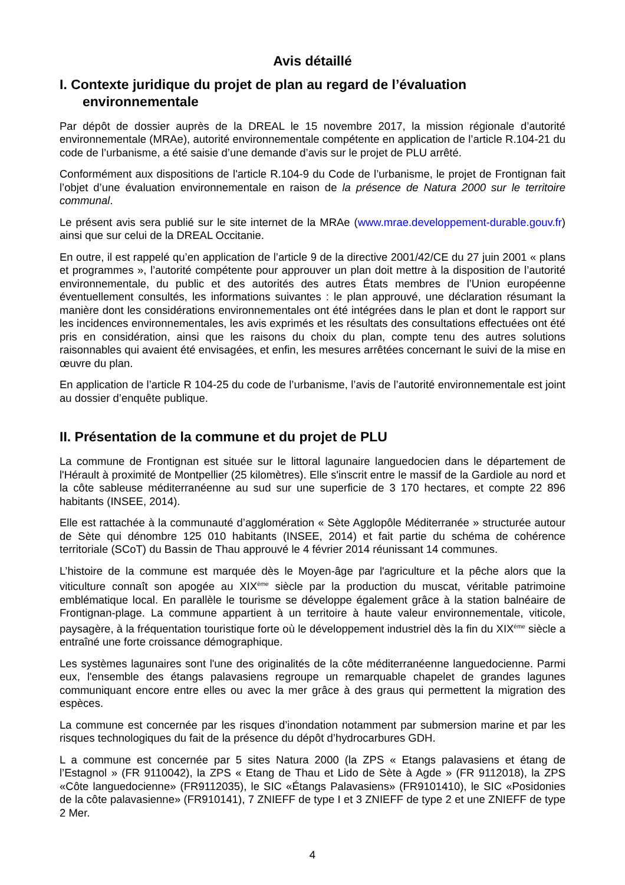Avis détaillé
I. Contexte juridique du projet de plan au regard de l’évaluation environnementale
Par dépôt de dossier auprès de la DREAL le 15 novembre 2017, la mission régionale d’autorité environnementale (MRAe), autorité environnementale compétente en application de l’article R.104-21 du code de l’urbanisme, a été saisie d’une demande d’avis sur le projet de PLU arrêté.
Conformément aux dispositions de l'article R.104-9 du Code de l’urbanisme, le projet de Frontignan fait l’objet d’une évaluation environnementale en raison de la présence de Natura 2000 sur le territoire communal.
Le présent avis sera publié sur le site internet de la MRAe (www.mrae.developpement-durable.gouv.fr) ainsi que sur celui de la DREAL Occitanie.
En outre, il est rappelé qu’en application de l’article 9 de la directive 2001/42/CE du 27 juin 2001 « plans et programmes », l’autorité compétente pour approuver un plan doit mettre à la disposition de l’autorité environnementale, du public et des autorités des autres États membres de l’Union européenne éventuellement consultés, les informations suivantes : le plan approuvé, une déclaration résumant la manière dont les considérations environnementales ont été intégrées dans le plan et dont le rapport sur les incidences environnementales, les avis exprimés et les résultats des consultations effectuées ont été pris en considération, ainsi que les raisons du choix du plan, compte tenu des autres solutions raisonnables qui avaient été envisagées, et enfin, les mesures arrêtées concernant le suivi de la mise en œuvre du plan.
En application de l’article R 104-25 du code de l’urbanisme, l’avis de l’autorité environnementale est joint au dossier d’enquête publique.
II. Présentation de la commune et du projet de PLU
La commune de Frontignan est située sur le littoral lagunaire languedocien dans le département de l'Hérault à proximité de Montpellier (25 kilomètres). Elle s'inscrit entre le massif de la Gardiole au nord et la côte sableuse méditerranéenne au sud sur une superficie de 3 170 hectares, et compte 22 896 habitants (INSEE, 2014).
Elle est rattachée à la communauté d’agglomération « Sète Agglopôle Méditerranée » structurée autour de Sète qui dénombre 125 010 habitants (INSEE, 2014) et fait partie du schéma de cohérence territoriale (SCoT) du Bassin de Thau approuvé le 4 février 2014 réunissant 14 communes.
L’histoire de la commune est marquée dès le Moyen-âge par l'agriculture et la pêche alors que la viticulture connaît son apogée au XIX<sup>ème</sup> siècle par la production du muscat, véritable patrimoine emblématique local. En parallèle le tourisme se développe également grâce à la station balnéaire de Frontignan-plage. La commune appartient à un territoire à haute valeur environnementale, viticole, paysagère, à la fréquentation touristique forte où le développement industriel dès la fin du XIX<sup>ème</sup> siècle a entraîné une forte croissance démographique.
Les systèmes lagunaires sont l'une des originalités de la côte méditerranéenne languedocienne. Parmi eux, l'ensemble des étangs palavasiens regroupe un remarquable chapelet de grandes lagunes communiquant encore entre elles ou avec la mer grâce à des graus qui permettent la migration des espèces.
La commune est concernée par les risques d’inondation notamment par submersion marine et par les risques technologiques du fait de la présence du dépôt d’hydrocarbures GDH.
L a commune est concernée par 5 sites Natura 2000 (la ZPS « Etangs palavasiens et étang de l’Estagnol » (FR 9110042), la ZPS « Etang de Thau et Lido de Sète à Agde » (FR 9112018), la ZPS «Côte languedocienne» (FR9112035), le SIC «Étangs Palavasiens» (FR9101410), le SIC «Posidonies de la côte palavasienne» (FR910141), 7 ZNIEFF de type I et 3 ZNIEFF de type 2 et une ZNIEFF de type 2 Mer.
4